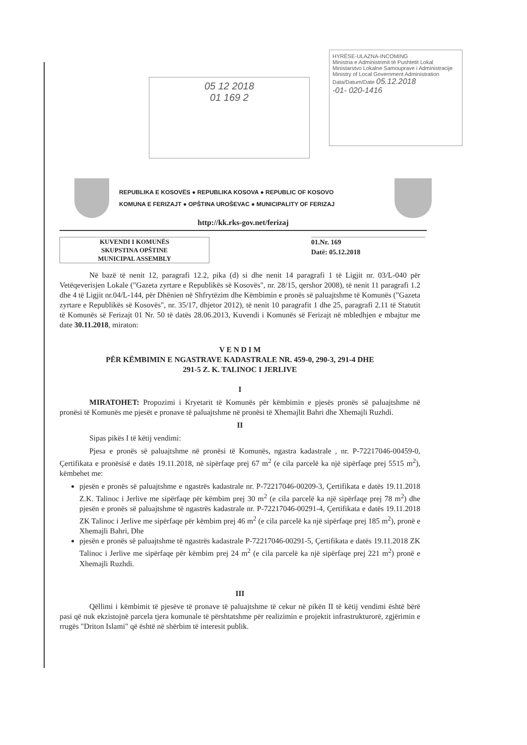05 12 2018
01 169 2
HYRËSE-ULAZNA-INCOMING
Ministria e Administrimit të Pushtetit Lokal
Ministarstvo Lokalne Samouprave i Administracije
Ministry of Local Government Administration
Data/Datum/Date 05.12.2018
-01- 020-1416
REPUBLIKA E KOSOVËS ● REPUBLIKA KOSOVA ● REPUBLIC OF KOSOVO
KOMUNA E FERIZAJT ● OPŠTINA UROŠEVAC ● MUNICIPALITY OF FERIZAJ
http://kk.rks-gov.net/ferizaj
KUVENDI I KOMUNËS
SKUPSTINA OPŠTINE
MUNICIPAL ASSEMBLY
01.Nr. 169
Datë: 05.12.2018
Në bazë të nenit 12, paragrafi 12.2, pika (d) si dhe nenit 14 paragrafi 1 të Ligjit nr. 03/L-040 për Vetëqeverisjen Lokale ("Gazeta zyrtare e Republikës së Kosovës", nr. 28/15, qershor 2008), të nenit 11 paragrafi 1.2 dhe 4 të Ligjit nr.04/L-144, për Dhënien në Shfrytëzim dhe Këmbimin e pronës së paluajtshme të Komunës ("Gazeta zyrtare e Republikës së Kosovës", nr. 35/17, dhjetor 2012), të nenit 10 paragrafit 1 dhe 25, paragrafi 2.11 të Statutit të Komunës së Ferizajt 01 Nr. 50 të datës 28.06.2013, Kuvendi i Komunës së Ferizajt në mbledhjen e mbajtur me date 30.11.2018, miraton:
V E N D I M
PËR KËMBIMIN E NGASTRAVE KADASTRALE NR. 459-0, 290-3, 291-4 DHE
291-5 Z. K. TALINOC I JERLIVE
I
MIRATOHET: Propozimi i Kryetarit të Komunës për këmbimin e pjesës pronës së paluajtshme në pronësi të Komunës me pjesët e pronave të paluajtshme në pronësi të Xhemajlit Bahri dhe Xhemajli Ruzhdi.
II
Sipas pikës I të këtij vendimi:
Pjesa e pronës së paluajtshme në pronësi të Komunës, ngastra kadastrale , nr. P-72217046-00459-0, Çertifikata e pronësisë e datës 19.11.2018, në sipërfaqe prej 67 m<sup>2</sup> (e cila parcelë ka një sipërfaqe prej 5515 m<sup>2</sup>), këmbehet me:
pjesën e pronës së paluajtshme e ngastrës kadastrale nr. P-72217046-00209-3, Çertifikata e datës 19.11.2018 Z.K. Talinoc i Jerlive me sipërfaqe për këmbim prej 30 m<sup>2</sup> (e cila parcelë ka një sipërfaqe prej 78 m<sup>2</sup>) dhe pjesën e pronës së paluajtshme të ngastrës kadastrale nr. P-72217046-00291-4, Çertifikata e datës 19.11.2018 ZK Talinoc i Jerlive me sipërfaqe për këmbim prej 46 m<sup>2</sup> (e cila parcelë ka një sipërfaqe prej 185 m<sup>2</sup>), pronë e Xhemajli Bahri, Dhe
pjesën e pronës së paluajtshme të ngastrës kadastrale P-72217046-00291-5, Çertifikata e datës 19.11.2018 ZK Talinoc i Jerlive me sipërfaqe për këmbim prej 24 m<sup>2</sup> (e cila parcelë ka një sipërfaqe prej 221 m<sup>2</sup>) pronë e Xhemajli Ruzhdi.
III
Qëllimi i këmbimit të pjesëve të pronave të paluajtshme të cekur në pikën II të këtij vendimi është bërë pasi që nuk ekzistojnë parcela tjera komunale të përshtatshme për realizimin e projektit infrastrukturorë, zgjërimin e rrugës "Driton Islami" që është në shërbim të interesit publik.